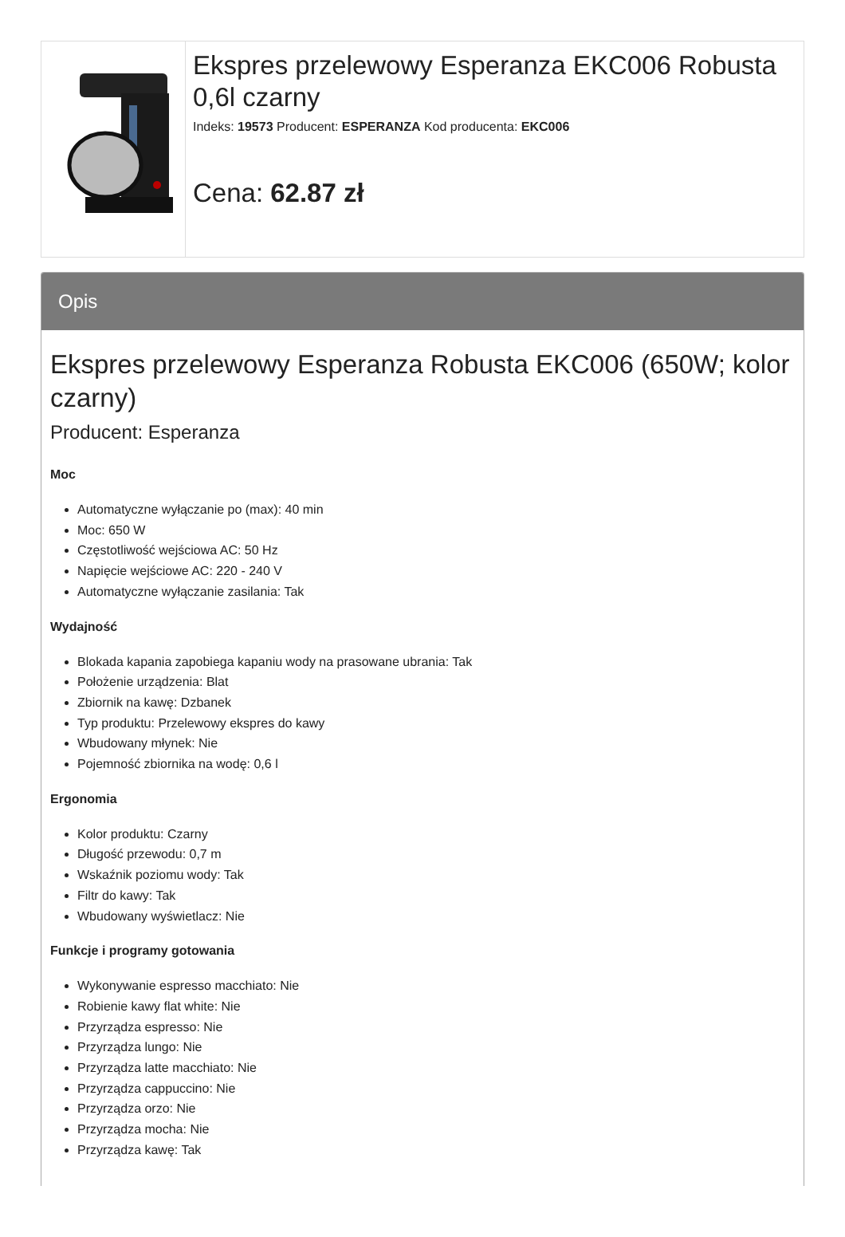Ekspres przelewowy Esperanza EKC006 Robusta 0,6l czarny
Indeks: 19573 Producent: ESPERANZA Kod producenta: EKC006
Cena: 62.87 zł
Opis
Ekspres przelewowy Esperanza Robusta EKC006 (650W; kolor czarny)
Producent: Esperanza
Moc
Automatyczne wyłączanie po (max): 40 min
Moc: 650 W
Częstotliwość wejściowa AC: 50 Hz
Napięcie wejściowe AC: 220 - 240 V
Automatyczne wyłączanie zasilania: Tak
Wydajność
Blokada kapania zapobiega kapaniu wody na prasowane ubrania: Tak
Położenie urządzenia: Blat
Zbiornik na kawę: Dzbanek
Typ produktu: Przelewowy ekspres do kawy
Wbudowany młynek: Nie
Pojemność zbiornika na wodę: 0,6 l
Ergonomia
Kolor produktu: Czarny
Długość przewodu: 0,7 m
Wskaźnik poziomu wody: Tak
Filtr do kawy: Tak
Wbudowany wyświetlacz: Nie
Funkcje i programy gotowania
Wykonywanie espresso macchiato: Nie
Robienie kawy flat white: Nie
Przyrządza espresso: Nie
Przyrządza lungo: Nie
Przyrządza latte macchiato: Nie
Przyrządza cappuccino: Nie
Przyrządza orzo: Nie
Przyrządza mocha: Nie
Przyrządza kawę: Tak